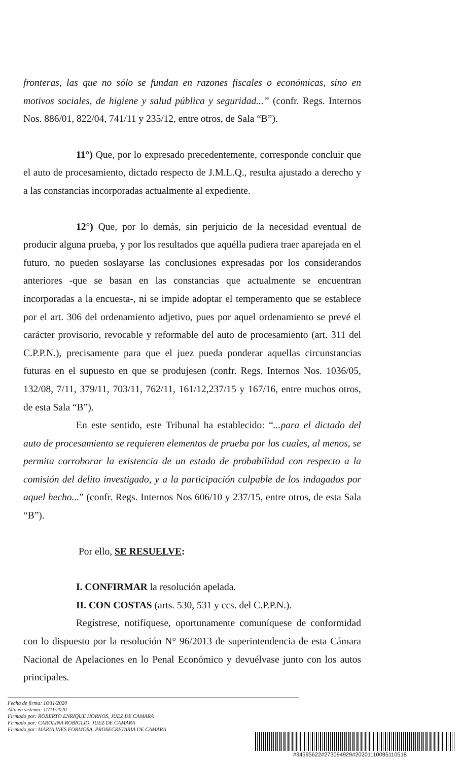fronteras, las que no sólo se fundan en razones fiscales o económicas, sino en motivos sociales, de higiene y salud pública y seguridad...” (confr. Regs. Internos Nos. 886/01, 822/04, 741/11 y 235/12, entre otros, de Sala “B”).
11°) Que, por lo expresado precedentemente, corresponde concluir que el auto de procesamiento, dictado respecto de J.M.L.Q., resulta ajustado a derecho y a las constancias incorporadas actualmente al expediente.
12°) Que, por lo demás, sin perjuicio de la necesidad eventual de producir alguna prueba, y por los resultados que aquélla pudiera traer aparejada en el futuro, no pueden soslayarse las conclusiones expresadas por los considerandos anteriores -que se basan en las constancias que actualmente se encuentran incorporadas a la encuesta-, ni se impide adoptar el temperamento que se establece por el art. 306 del ordenamiento adjetivo, pues por aquel ordenamiento se prevé el carácter provisorio, revocable y reformable del auto de procesamiento (art. 311 del C.P.P.N.), precisamente para que el juez pueda ponderar aquellas circunstancias futuras en el supuesto en que se produjesen (confr. Regs. Internos Nos. 1036/05, 132/08, 7/11, 379/11, 703/11, 762/11, 161/12,237/15 y 167/16, entre muchos otros, de esta Sala “B”).
En este sentido, este Tribunal ha establecido: “...para el dictado del auto de procesamiento se requieren elementos de prueba por los cuales, al menos, se permita corroborar la existencia de un estado de probabilidad con respecto a la comisión del delito investigado, y a la participación culpable de los indagados por aquel hecho...” (confr. Regs. Internos Nos 606/10 y 237/15, entre otros, de esta Sala “B”).
Por ello, SE RESUELVE:
I. CONFIRMAR la resolución apelada.
II. CON COSTAS (arts. 530, 531 y ccs. del C.P.P.N.).
Regístrese, notifíquese, oportunamente comuníquese de conformidad con lo dispuesto por la resolución N° 96/2013 de superintendencia de esta Cámara Nacional de Apelaciones en lo Penal Económico y devuélvase junto con los autos principales.
Fecha de firma: 10/11/2020
Alta en sistema: 11/11/2020
Firmado por: ROBERTO ENRIQUE HORNOS, JUEZ DE CAMARA
Firmado por: CAROLINA ROBIGLIO, JUEZ DE CAMARA
Firmado por: MARIA INES FORMOSA, PROSECRETARIA DE CAMARA
#34595622#273094929#20201110095110518